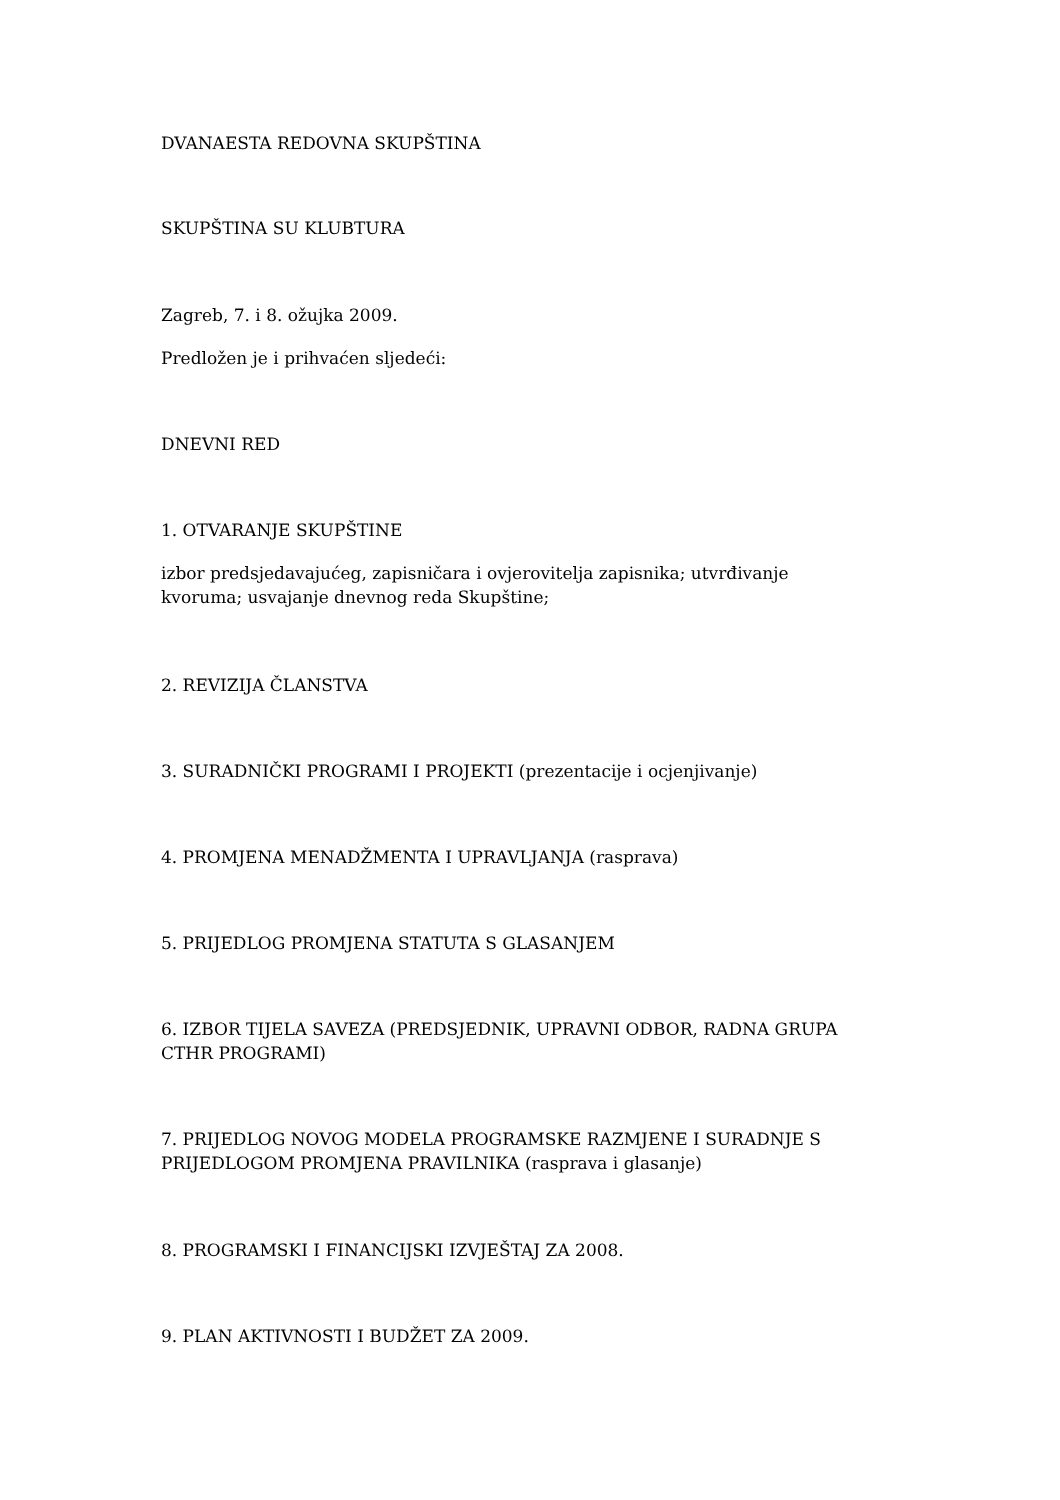DVANAESTA REDOVNA SKUPŠTINA
SKUPŠTINA SU KLUBTURA
Zagreb, 7. i 8. ožujka 2009.
Predložen je i prihvaćen sljedeći:
DNEVNI RED
1. OTVARANJE SKUPŠTINE
izbor predsjedavajućeg, zapisničara i ovjerovitelja zapisnika; utvrđivanje kvoruma; usvajanje dnevnog reda Skupštine;
2. REVIZIJA ČLANSTVA
3. SURADNIČKI PROGRAMI I PROJEKTI (prezentacije i ocjenjivanje)
4. PROMJENA MENADŽMENTA I UPRAVLJANJA (rasprava)
5. PRIJEDLOG PROMJENA STATUTA S GLASANJEM
6. IZBOR TIJELA SAVEZA (PREDSJEDNIK, UPRAVNI ODBOR, RADNA GRUPA CTHR PROGRAMI)
7. PRIJEDLOG NOVOG MODELA PROGRAMSKE RAZMJENE I SURADNJE S PRIJEDLOGOM PROMJENA PRAVILNIKA (rasprava i glasanje)
8. PROGRAMSKI I FINANCIJSKI IZVJEŠTAJ ZA 2008.
9. PLAN AKTIVNOSTI I BUDŽET ZA 2009.